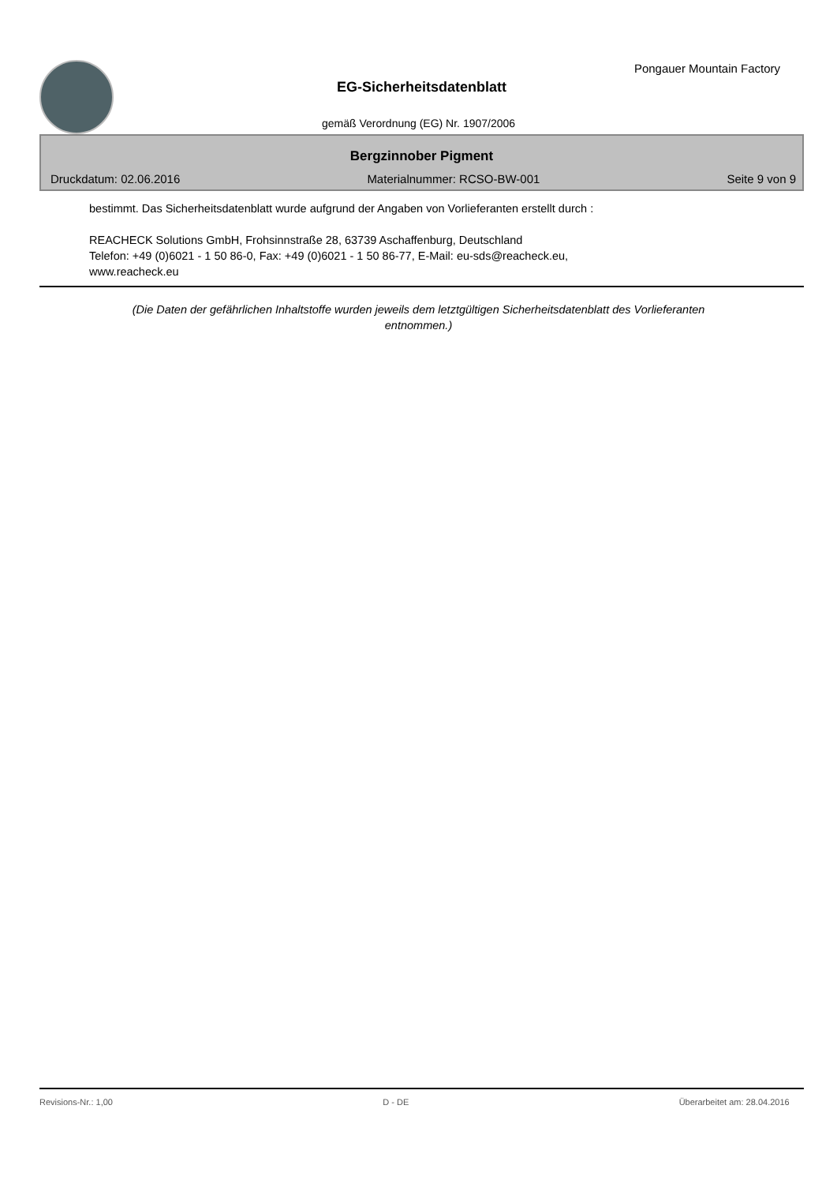Pongauer Mountain Factory
EG-Sicherheitsdatenblatt
gemäß Verordnung (EG) Nr. 1907/2006
Bergzinnober Pigment
Druckdatum: 02.06.2016 Materialnummer: RCSO-BW-001 Seite 9 von 9
bestimmt. Das Sicherheitsdatenblatt wurde aufgrund der Angaben von Vorlieferanten erstellt durch :
REACHECK Solutions GmbH, Frohsinnstraße 28, 63739 Aschaffenburg, Deutschland
Telefon: +49 (0)6021 - 1 50 86-0, Fax: +49 (0)6021 - 1 50 86-77, E-Mail: eu-sds@reacheck.eu,
www.reacheck.eu
(Die Daten der gefährlichen Inhaltstoffe wurden jeweils dem letztgültigen Sicherheitsdatenblatt des Vorlieferanten
entnommen.)
Revisions-Nr.: 1,00 D - DE Überarbeitet am: 28.04.2016